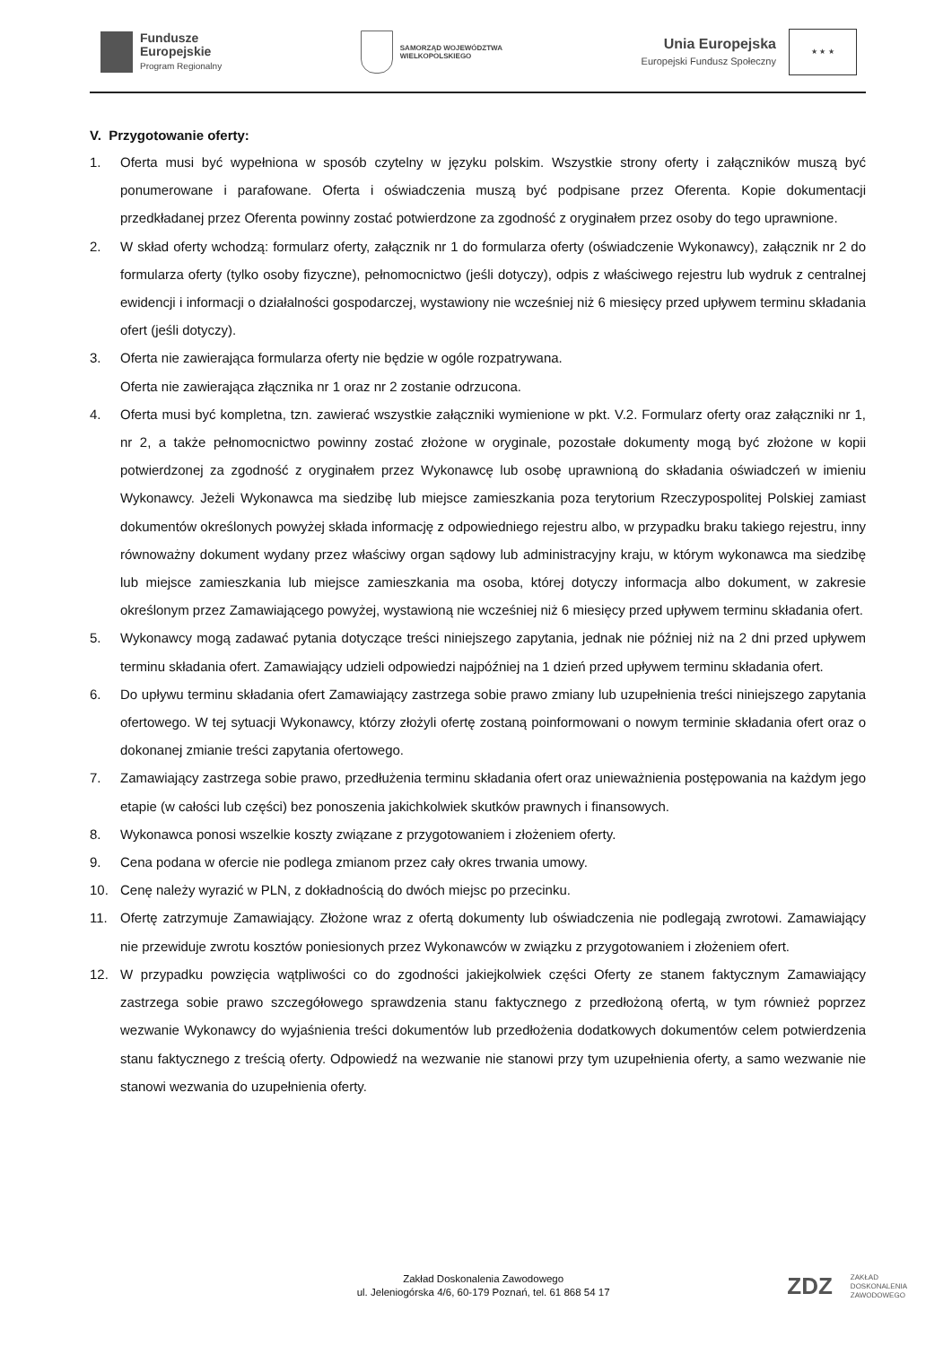Fundusze
Europejskie
Program Regionalny
SAMORZĄD WOJEWÓDZTWA
WIELKOPOLSKIEGO
Unia Europejska
Europejski Fundusz Społeczny
★ ★ ★
V. Przygotowanie oferty:
1. Oferta musi być wypełniona w sposób czytelny w języku polskim. Wszystkie strony oferty i załączników muszą być ponumerowane i parafowane. Oferta i oświadczenia muszą być podpisane przez Oferenta. Kopie dokumentacji przedkładanej przez Oferenta powinny zostać potwierdzone za zgodność z oryginałem przez osoby do tego uprawnione.
2. W skład oferty wchodzą: formularz oferty, załącznik nr 1 do formularza oferty (oświadczenie Wykonawcy), załącznik nr 2 do formularza oferty (tylko osoby fizyczne), pełnomocnictwo (jeśli dotyczy), odpis z właściwego rejestru lub wydruk z centralnej ewidencji i informacji o działalności gospodarczej, wystawiony nie wcześniej niż 6 miesięcy przed upływem terminu składania ofert (jeśli dotyczy).
3. Oferta nie zawierająca formularza oferty nie będzie w ogóle rozpatrywana.
Oferta nie zawierająca złącznika nr 1 oraz nr 2 zostanie odrzucona.
4. Oferta musi być kompletna, tzn. zawierać wszystkie załączniki wymienione w pkt. V.2. Formularz oferty oraz załączniki nr 1, nr 2, a także pełnomocnictwo powinny zostać złożone w oryginale, pozostałe dokumenty mogą być złożone w kopii potwierdzonej za zgodność z oryginałem przez Wykonawcę lub osobę uprawnioną do składania oświadczeń w imieniu Wykonawcy. Jeżeli Wykonawca ma siedzibę lub miejsce zamieszkania poza terytorium Rzeczypospolitej Polskiej zamiast dokumentów określonych powyżej składa informację z odpowiedniego rejestru albo, w przypadku braku takiego rejestru, inny równoważny dokument wydany przez właściwy organ sądowy lub administracyjny kraju, w którym wykonawca ma siedzibę lub miejsce zamieszkania lub miejsce zamieszkania ma osoba, której dotyczy informacja albo dokument, w zakresie określonym przez Zamawiającego powyżej, wystawioną nie wcześniej niż 6 miesięcy przed upływem terminu składania ofert.
5. Wykonawcy mogą zadawać pytania dotyczące treści niniejszego zapytania, jednak nie później niż na 2 dni przed upływem terminu składania ofert. Zamawiający udzieli odpowiedzi najpóźniej na 1 dzień przed upływem terminu składania ofert.
6. Do upływu terminu składania ofert Zamawiający zastrzega sobie prawo zmiany lub uzupełnienia treści niniejszego zapytania ofertowego. W tej sytuacji Wykonawcy, którzy złożyli ofertę zostaną poinformowani o nowym terminie składania ofert oraz o dokonanej zmianie treści zapytania ofertowego.
7. Zamawiający zastrzega sobie prawo, przedłużenia terminu składania ofert oraz unieważnienia postępowania na każdym jego etapie (w całości lub części) bez ponoszenia jakichkolwiek skutków prawnych i finansowych.
8. Wykonawca ponosi wszelkie koszty związane z przygotowaniem i złożeniem oferty.
9. Cena podana w ofercie nie podlega zmianom przez cały okres trwania umowy.
10. Cenę należy wyrazić w PLN, z dokładnością do dwóch miejsc po przecinku.
11. Ofertę zatrzymuje Zamawiający. Złożone wraz z ofertą dokumenty lub oświadczenia nie podlegają zwrotowi. Zamawiający nie przewiduje zwrotu kosztów poniesionych przez Wykonawców w związku z przygotowaniem i złożeniem ofert.
12. W przypadku powzięcia wątpliwości co do zgodności jakiejkolwiek części Oferty ze stanem faktycznym Zamawiający zastrzega sobie prawo szczegółowego sprawdzenia stanu faktycznego z przedłożoną ofertą, w tym również poprzez wezwanie Wykonawcy do wyjaśnienia treści dokumentów lub przedłożenia dodatkowych dokumentów celem potwierdzenia stanu faktycznego z treścią oferty. Odpowiedź na wezwanie nie stanowi przy tym uzupełnienia oferty, a samo wezwanie nie stanowi wezwania do uzupełnienia oferty.
Zakład Doskonalenia Zawodowego
ul. Jeleniogórska 4/6, 60-179 Poznań, tel. 61 868 54 17
ZDZ ZAKŁAD
DOSKONALENIA
ZAWODOWEGO